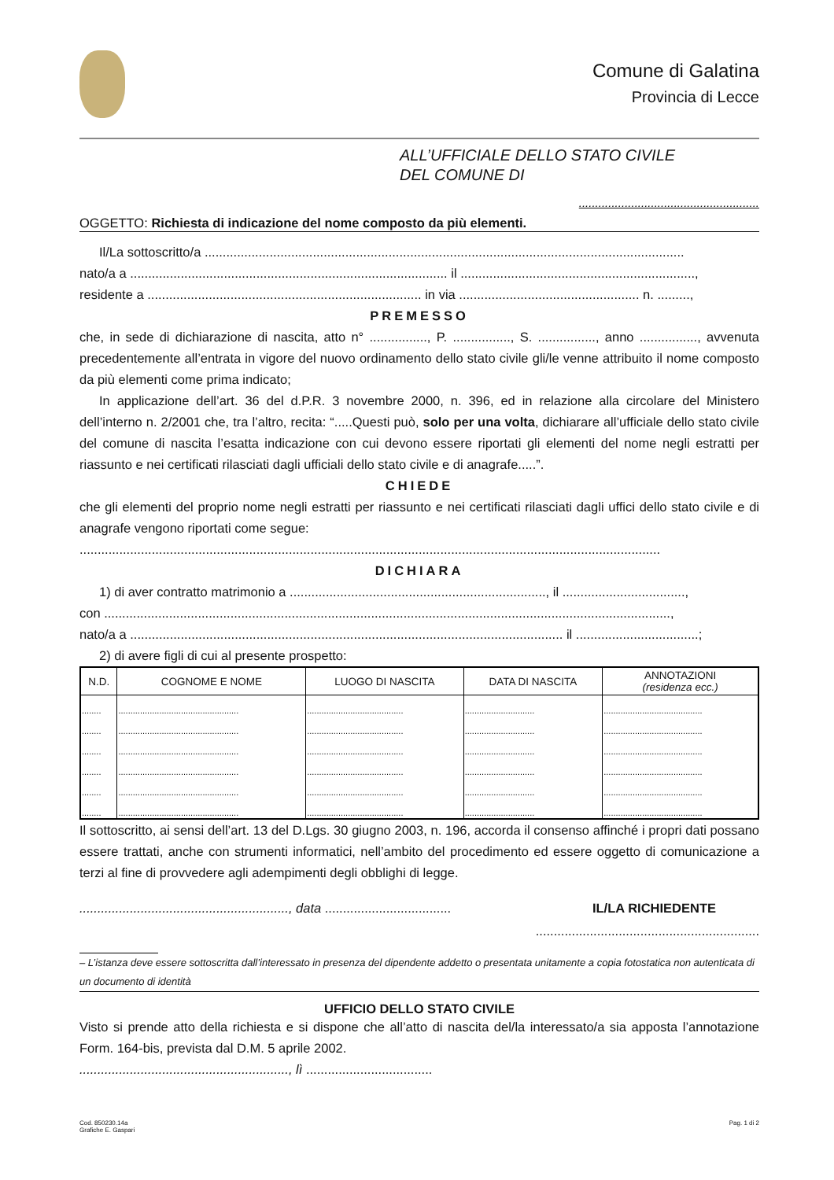Comune di Galatina
Provincia di Lecce
ALL’UFFICIALE DELLO STATO CIVILE
DEL COMUNE DI
.......................................................
OGGETTO: Richiesta di indicazione del nome composto da più elementi.
Il/La sottoscritto/a .....................................................................................................................................
nato/a a ........................................................................................ il .................................................................,
residente a ............................................................................ in via .................................................. n. .........,
PREMESSO
che, in sede di dichiarazione di nascita, atto n° ................, P. ................, S. ................, anno ................, avvenuta precedentemente all’entrata in vigore del nuovo ordinamento dello stato civile gli/le venne attribuito il nome composto da più elementi come prima indicato;
In applicazione dell’art. 36 del d.P.R. 3 novembre 2000, n. 396, ed in relazione alla circolare del Ministero dell’interno n. 2/2001 che, tra l’altro, recita: “.....Questi può, solo per una volta, dichiarare all’ufficiale dello stato civile del comune di nascita l’esatta indicazione con cui devono essere riportati gli elementi del nome negli estratti per riassunto e nei certificati rilasciati dagli ufficiali dello stato civile e di anagrafe.....”.
CHIEDE
che gli elementi del proprio nome negli estratti per riassunto e nei certificati rilasciati dagli uffici dello stato civile e di anagrafe vengono riportati come segue:
.................................................................................................................................................................
DICHIARA
1) di aver contratto matrimonio a ......................................................................., il ..................................,
con .............................................................................................................................................................,
nato/a a ........................................................................................................................ il ..................................;
2) di avere figli di cui al presente prospetto:
| N.D. | COGNOME E NOME | LUOGO DI NASCITA | DATA DI NASCITA | ANNOTAZIONI (residenza ecc.) |
| --- | --- | --- | --- | --- |
| ........ | .................................................. | ........................................ | ............................. | ......................................... |
| ........ | .................................................. | ........................................ | ............................. | ......................................... |
| ........ | .................................................. | ........................................ | ............................. | ......................................... |
| ........ | .................................................. | ........................................ | ............................. | ......................................... |
| ........ | .................................................. | ........................................ | ............................. | ......................................... |
| ........ | .................................................. | ........................................ | ............................. | ......................................... |
Il sottoscritto, ai sensi dell’art. 13 del D.Lgs. 30 giugno 2003, n. 196, accorda il consenso affinché i propri dati possano essere trattati, anche con strumenti informatici, nell’ambito del procedimento ed essere oggetto di comunicazione a terzi al fine di provvedere agli adempimenti degli obblighi di legge.
.........................................................., data ................................... IL/LA RICHIEDENTE
..............................................................
– L’istanza deve essere sottoscritta dall’interessato in presenza del dipendente addetto o presentata unitamente a copia fotostatica non autenticata di un documento di identità
UFFICIO DELLO STATO CIVILE
Visto si prende atto della richiesta e si dispone che all’atto di nascita del/la interessato/a sia apposta l’annotazione Form. 164-bis, prevista dal D.M. 5 aprile 2002.
.........................................................., lì ...................................
Cod. 850230.14a
Grafiche E. Gaspari Pag. 1 di 2